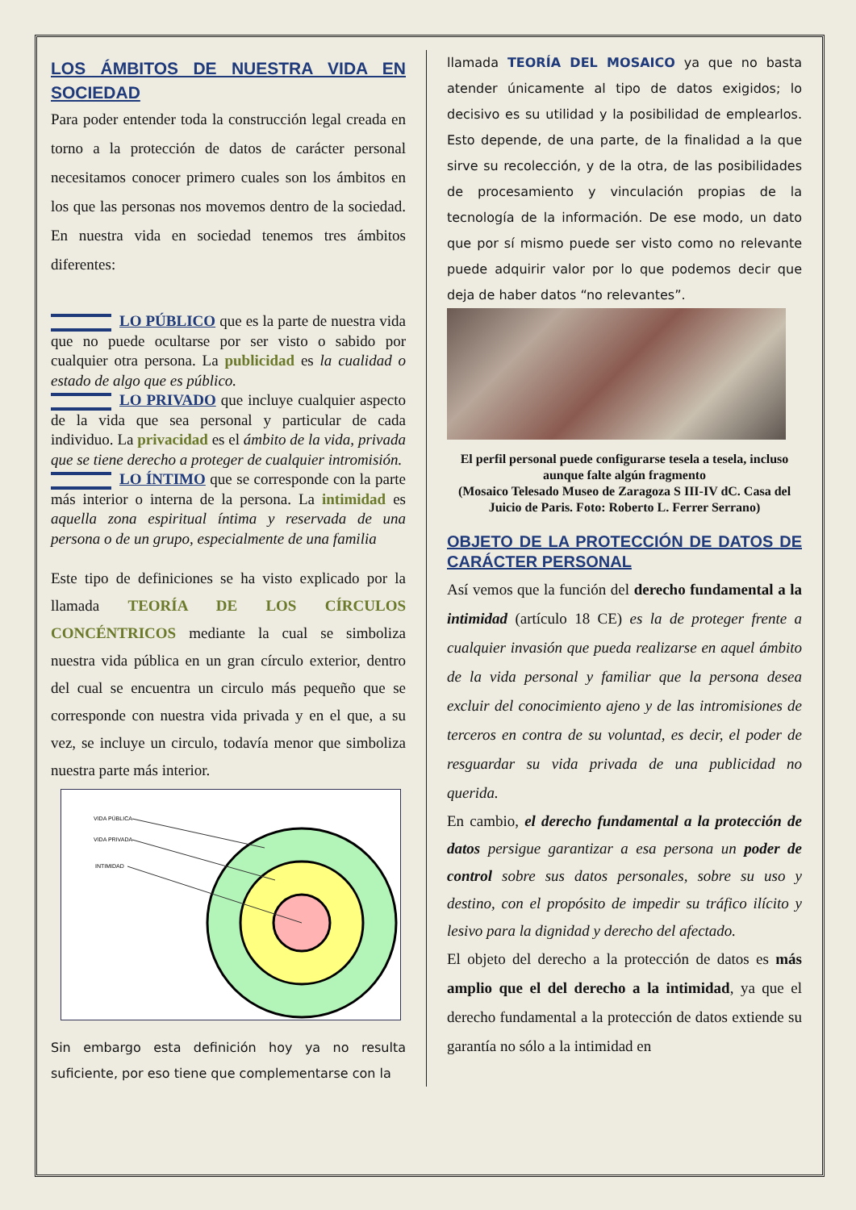LOS ÁMBITOS DE NUESTRA VIDA EN SOCIEDAD
Para poder entender toda la construcción legal creada en torno a la protección de datos de carácter personal necesitamos conocer primero cuales son los ámbitos en los que las personas nos movemos dentro de la sociedad. En nuestra vida en sociedad tenemos tres ámbitos diferentes:
LO PÚBLICO que es la parte de nuestra vida que no puede ocultarse por ser visto o sabido por cualquier otra persona. La publicidad es la cualidad o estado de algo que es público.
LO PRIVADO que incluye cualquier aspecto de la vida que sea personal y particular de cada individuo. La privacidad es el ámbito de la vida, privada que se tiene derecho a proteger de cualquier intromisión.
LO ÍNTIMO que se corresponde con la parte más interior o interna de la persona. La intimidad es aquella zona espiritual íntima y reservada de una persona o de un grupo, especialmente de una familia
Este tipo de definiciones se ha visto explicado por la llamada TEORÍA DE LOS CÍRCULOS CONCÉNTRICOS mediante la cual se simboliza nuestra vida pública en un gran círculo exterior, dentro del cual se encuentra un circulo más pequeño que se corresponde con nuestra vida privada y en el que, a su vez, se incluye un circulo, todavía menor que simboliza nuestra parte más interior.
VIDA PÚBLICA
VIDA PRIVADA
INTIMIDAD
Sin embargo esta definición hoy ya no resulta suficiente, por eso tiene que complementarse con la
llamada TEORÍA DEL MOSAICO ya que no basta atender únicamente al tipo de datos exigidos; lo decisivo es su utilidad y la posibilidad de emplearlos. Esto depende, de una parte, de la finalidad a la que sirve su recolección, y de la otra, de las posibilidades de procesamiento y vinculación propias de la tecnología de la información. De ese modo, un dato que por sí mismo puede ser visto como no relevante puede adquirir valor por lo que podemos decir que deja de haber datos “no relevantes”.
El perfil personal puede configurarse tesela a tesela, incluso aunque falte algún fragmento
(Mosaico Telesado Museo de Zaragoza S III-IV dC. Casa del Juicio de Paris. Foto: Roberto L. Ferrer Serrano)
OBJETO DE LA PROTECCIÓN DE DATOS DE CARÁCTER PERSONAL
Así vemos que la función del derecho fundamental a la intimidad (artículo 18 CE) es la de proteger frente a cualquier invasión que pueda realizarse en aquel ámbito de la vida personal y familiar que la persona desea excluir del conocimiento ajeno y de las intromisiones de terceros en contra de su voluntad, es decir, el poder de resguardar su vida privada de una publicidad no querida.
En cambio, el derecho fundamental a la protección de datos persigue garantizar a esa persona un poder de control sobre sus datos personales, sobre su uso y destino, con el propósito de impedir su tráfico ilícito y lesivo para la dignidad y derecho del afectado.
El objeto del derecho a la protección de datos es más amplio que el del derecho a la intimidad, ya que el derecho fundamental a la protección de datos extiende su garantía no sólo a la intimidad en